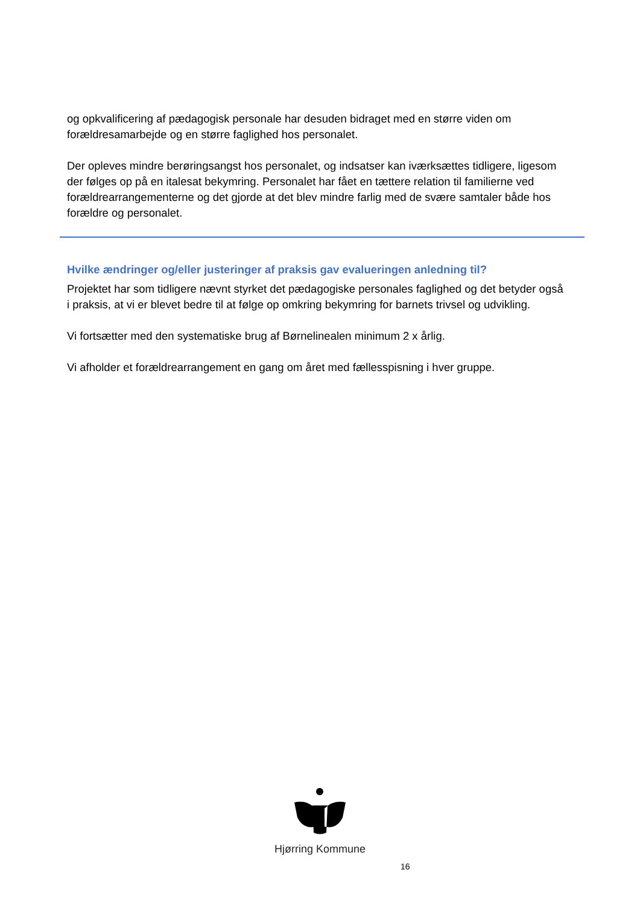og opkvalificering af pædagogisk personale har desuden bidraget med en større viden om forældresamarbejde og en større faglighed hos personalet.
Der opleves mindre berøringsangst hos personalet, og indsatser kan iværksættes tidligere, ligesom der følges op på en italesat bekymring. Personalet har fået en tættere relation til familierne ved forældrearrangementerne og det gjorde at det blev mindre farlig med de svære samtaler både hos forældre og personalet.
Hvilke ændringer og/eller justeringer af praksis gav evalueringen anledning til?
Projektet har som tidligere nævnt styrket det pædagogiske personales faglighed og det betyder også i praksis, at vi er blevet bedre til at følge op omkring bekymring for barnets trivsel og udvikling.
Vi fortsætter med den systematiske brug af Børnelinealen minimum 2 x årlig.
Vi afholder et forældrearrangement en gang om året med fællesspisning i hver gruppe.
Hjørring Kommune
16